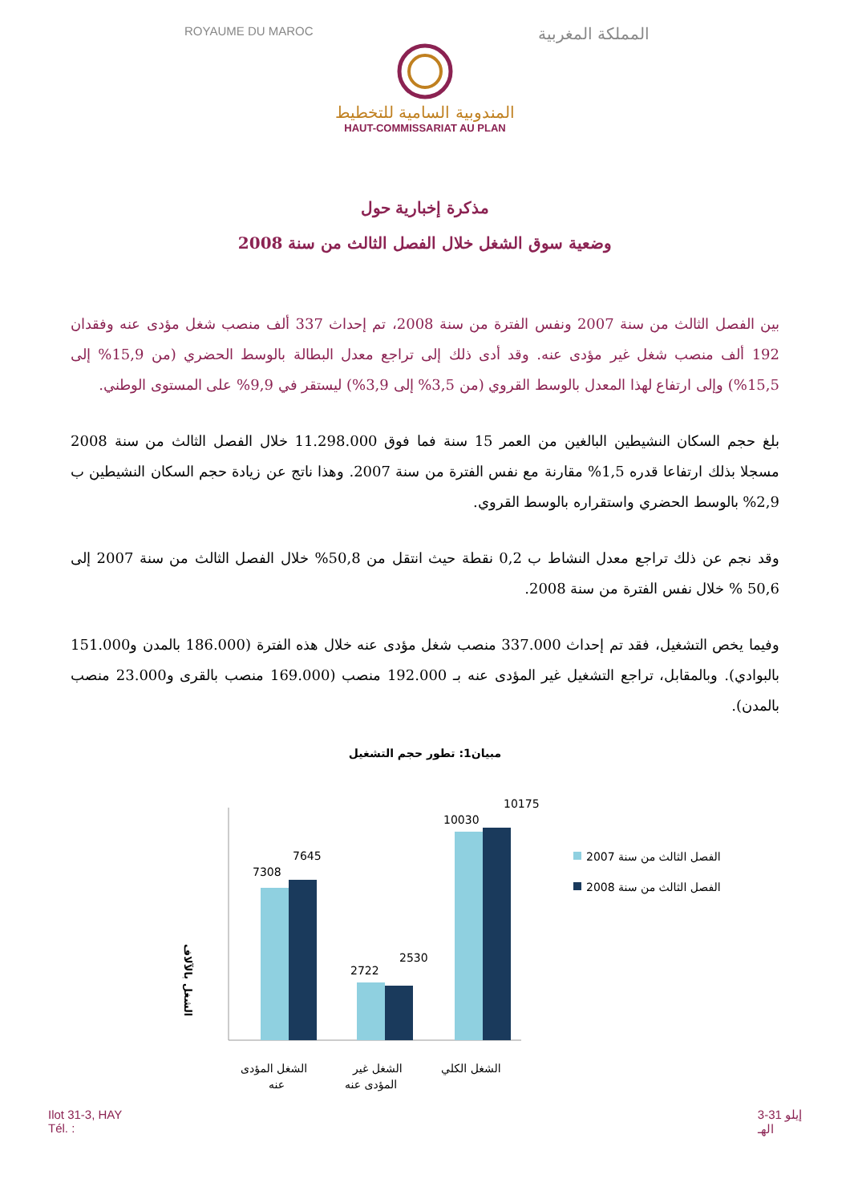ROYAUME DU MAROC المملكة المغربية
المندوبية السامية للتخطيط
HAUT-COMMISSARIAT AU PLAN
مذكرة إخبارية حول
وضعية سوق الشغل خلال الفصل الثالث من سنة 2008
بين الفصل الثالث من سنة 2007 ونفس الفترة من سنة 2008، تم إحداث 337 ألف منصب شغل مؤدى عنه وفقدان 192 ألف منصب شغل غير مؤدى عنه. وقد أدى ذلك إلى تراجع معدل البطالة بالوسط الحضري (من 15,9% إلى 15,5%) وإلى ارتفاع لهذا المعدل بالوسط القروي (من 3,5% إلى 3,9%) ليستقر في 9,9% على المستوى الوطني.
بلغ حجم السكان النشيطين البالغين من العمر 15 سنة فما فوق 11.298.000 خلال الفصل الثالث من سنة 2008 مسجلا بذلك ارتفاعا قدره 1,5% مقارنة مع نفس الفترة من سنة 2007. وهذا ناتج عن زيادة حجم السكان النشيطين ب 2,9% بالوسط الحضري واستقراره بالوسط القروي.
وقد نجم عن ذلك تراجع معدل النشاط ب 0,2 نقطة حيث انتقل من 50,8% خلال الفصل الثالث من سنة 2007 إلى 50,6 % خلال نفس الفترة من سنة 2008.
وفيما يخص التشغيل، فقد تم إحداث 337.000 منصب شغل مؤدى عنه خلال هذه الفترة (186.000 بالمدن و151.000 بالبوادي). وبالمقابل، تراجع التشغيل غير المؤدى عنه بـ 192.000 منصب (169.000 منصب بالقرى و23.000 منصب بالمدن).
مبيان1: تطور حجم التشغيل
الشغل بالآلاف
7308
7645
2722
2530
10030
10175
الشغل المؤدى
عنه
الشغل غير
المؤدى عنه
الشغل الكلي
الفصل الثالث من سنة 2007
الفصل الثالث من سنة 2008
Ilot 31-3, HAY
Tél. : إيلو 31-3
الهـ